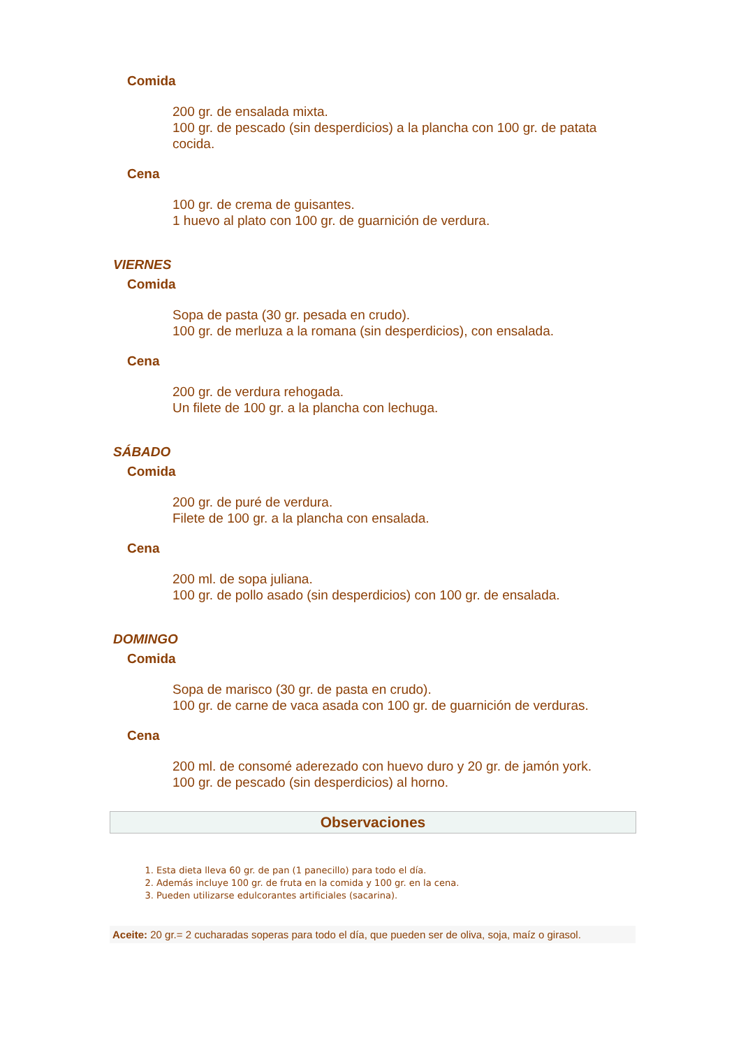Comida
200 gr. de ensalada mixta.
100 gr. de pescado (sin desperdicios) a la plancha con 100 gr. de patata cocida.
Cena
100 gr. de crema de guisantes.
1 huevo al plato con 100 gr. de guarnición de verdura.
VIERNES
Comida
Sopa de pasta (30 gr. pesada en crudo).
100 gr. de merluza a la romana (sin desperdicios), con ensalada.
Cena
200 gr. de verdura rehogada.
Un filete de 100 gr. a la plancha con lechuga.
SÁBADO
Comida
200 gr. de puré de verdura.
Filete de 100 gr. a la plancha con ensalada.
Cena
200 ml. de sopa juliana.
100 gr. de pollo asado (sin desperdicios) con 100 gr. de ensalada.
DOMINGO
Comida
Sopa de marisco (30 gr. de pasta en crudo).
100 gr. de carne de vaca asada con 100 gr. de guarnición de verduras.
Cena
200 ml. de consomé aderezado con huevo duro y 20 gr. de jamón york.
100 gr. de pescado (sin desperdicios) al horno.
Observaciones
1. Esta dieta lleva 60 gr. de pan (1 panecillo) para todo el día.
2. Además incluye 100 gr. de fruta en la comida y 100 gr. en la cena.
3. Pueden utilizarse edulcorantes artificiales (sacarina).
Aceite: 20 gr.= 2 cucharadas soperas para todo el día, que pueden ser de oliva, soja, maíz o girasol.